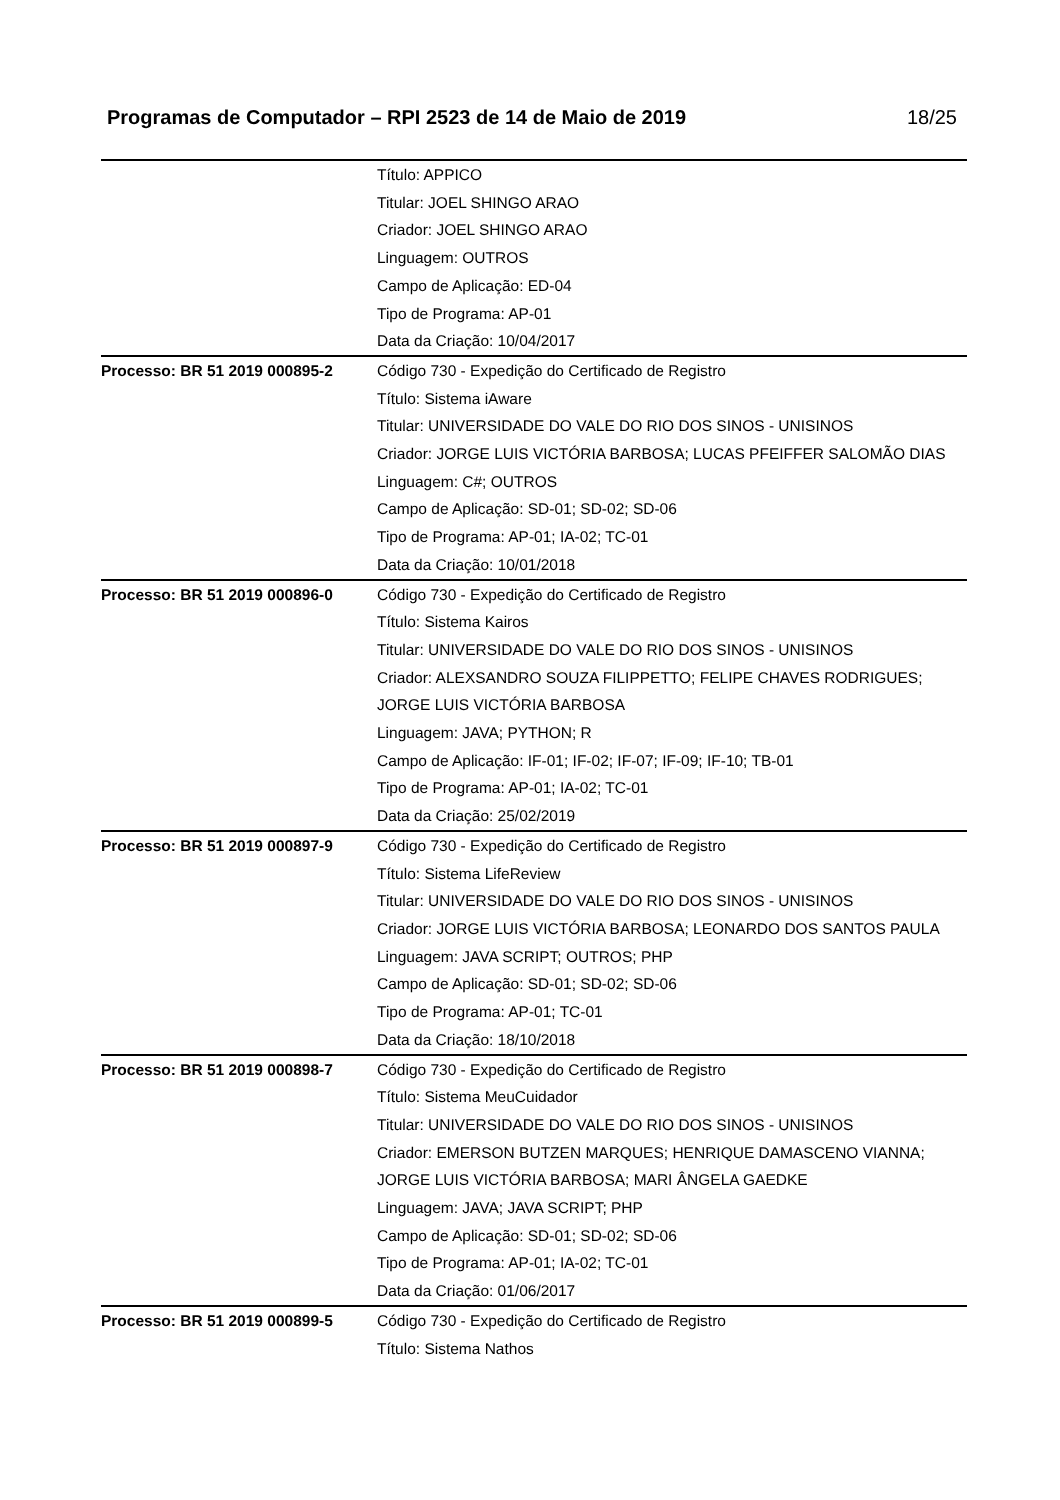Programas de Computador – RPI 2523 de 14 de Maio de 2019 18/25
| | Título: APPICO Titular: JOEL SHINGO ARAO Criador: JOEL SHINGO ARAO Linguagem: OUTROS Campo de Aplicação: ED-04 Tipo de Programa: AP-01 Data da Criação: 10/04/2017 |
| Processo: BR 51 2019 000895-2 | Código 730 - Expedição do Certificado de Registro Título: Sistema iAware Titular: UNIVERSIDADE DO VALE DO RIO DOS SINOS - UNISINOS Criador: JORGE LUIS VICTÓRIA BARBOSA; LUCAS PFEIFFER SALOMÃO DIAS Linguagem: C#; OUTROS Campo de Aplicação: SD-01; SD-02; SD-06 Tipo de Programa: AP-01; IA-02; TC-01 Data da Criação: 10/01/2018 |
| Processo: BR 51 2019 000896-0 | Código 730 - Expedição do Certificado de Registro Título: Sistema Kairos Titular: UNIVERSIDADE DO VALE DO RIO DOS SINOS - UNISINOS Criador: ALEXSANDRO SOUZA FILIPPETTO; FELIPE CHAVES RODRIGUES; JORGE LUIS VICTÓRIA BARBOSA Linguagem: JAVA; PYTHON; R Campo de Aplicação: IF-01; IF-02; IF-07; IF-09; IF-10; TB-01 Tipo de Programa: AP-01; IA-02; TC-01 Data da Criação: 25/02/2019 |
| Processo: BR 51 2019 000897-9 | Código 730 - Expedição do Certificado de Registro Título: Sistema LifeReview Titular: UNIVERSIDADE DO VALE DO RIO DOS SINOS - UNISINOS Criador: JORGE LUIS VICTÓRIA BARBOSA; LEONARDO DOS SANTOS PAULA Linguagem: JAVA SCRIPT; OUTROS; PHP Campo de Aplicação: SD-01; SD-02; SD-06 Tipo de Programa: AP-01; TC-01 Data da Criação: 18/10/2018 |
| Processo: BR 51 2019 000898-7 | Código 730 - Expedição do Certificado de Registro Título: Sistema MeuCuidador Titular: UNIVERSIDADE DO VALE DO RIO DOS SINOS - UNISINOS Criador: EMERSON BUTZEN MARQUES; HENRIQUE DAMASCENO VIANNA; JORGE LUIS VICTÓRIA BARBOSA; MARI ÂNGELA GAEDKE Linguagem: JAVA; JAVA SCRIPT; PHP Campo de Aplicação: SD-01; SD-02; SD-06 Tipo de Programa: AP-01; IA-02; TC-01 Data da Criação: 01/06/2017 |
| Processo: BR 51 2019 000899-5 | Código 730 - Expedição do Certificado de Registro Título: Sistema Nathos |